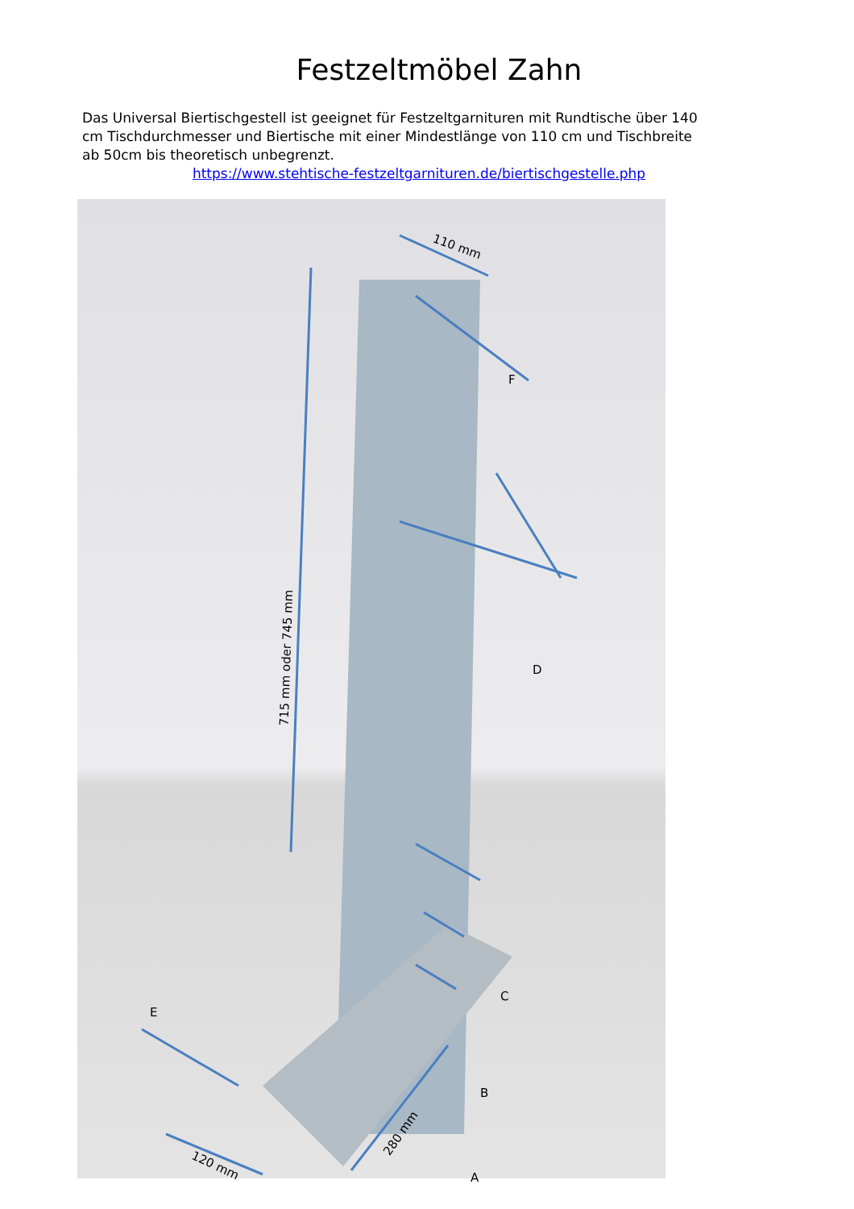Festzeltmöbel Zahn
Das Universal Biertischgestell ist geeignet für Festzeltgarnituren mit Rundtische über 140 cm Tischdurchmesser und Biertische mit einer Mindestlänge von 110 cm und Tischbreite ab 50cm bis theoretisch unbegrenzt.
https://www.stehtische-festzeltgarnituren.de/biertischgestelle.php
110 mm
715 mm oder 745 mm
F
D
C
B
A
E
280 mm
120 mm